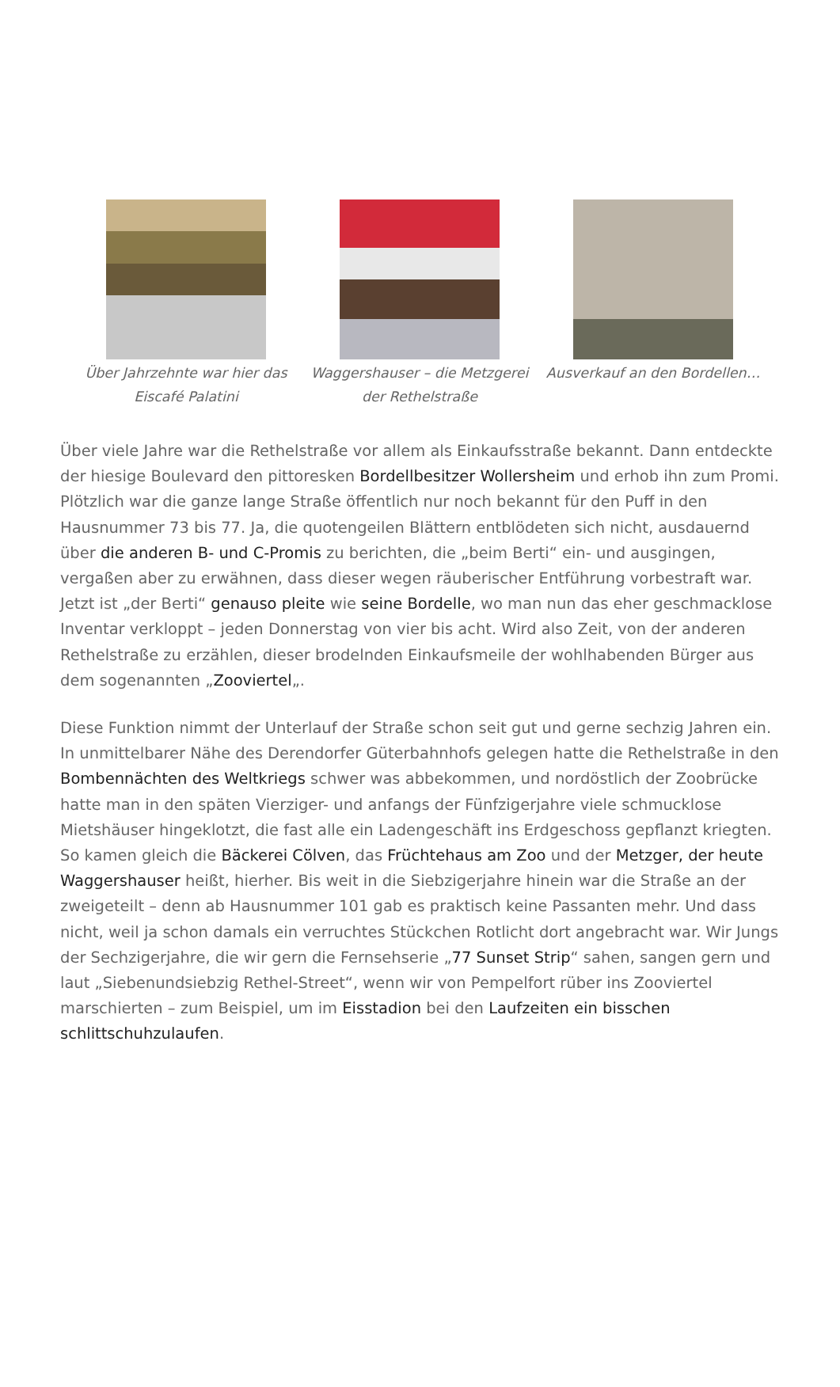Über Jahrzehnte war hier das Eiscafé Palatini
Waggershauser – die Metzgerei der Rethelstraße
Ausverkauf an den Bordellen…
Über viele Jahre war die Rethelstraße vor allem als Einkaufsstraße bekannt. Dann entdeckte der hiesige Boulevard den pittoresken Bordellbesitzer Wollersheim und erhob ihn zum Promi. Plötzlich war die ganze lange Straße öffentlich nur noch bekannt für den Puff in den Hausnummer 73 bis 77. Ja, die quotengeilen Blättern entblödeten sich nicht, ausdauernd über die anderen B- und C-Promis zu berichten, die „beim Berti“ ein- und ausgingen, vergaßen aber zu erwähnen, dass dieser wegen räuberischer Entführung vorbestraft war. Jetzt ist „der Berti“ genauso pleite wie seine Bordelle, wo man nun das eher geschmacklose Inventar verkloppt – jeden Donnerstag von vier bis acht. Wird also Zeit, von der anderen Rethelstraße zu erzählen, dieser brodelnden Einkaufsmeile der wohlhabenden Bürger aus dem sogenannten „Zooviertel„.
Diese Funktion nimmt der Unterlauf der Straße schon seit gut und gerne sechzig Jahren ein. In unmittelbarer Nähe des Derendorfer Güterbahnhofs gelegen hatte die Rethelstraße in den Bombennächten des Weltkriegs schwer was abbekommen, und nordöstlich der Zoobrücke hatte man in den späten Vierziger- und anfangs der Fünfzigerjahre viele schmucklose Mietshäuser hingeklotzt, die fast alle ein Ladengeschäft ins Erdgeschoss gepflanzt kriegten. So kamen gleich die Bäckerei Cölven, das Früchtehaus am Zoo und der Metzger, der heute Waggershauser heißt, hierher. Bis weit in die Siebzigerjahre hinein war die Straße an der zweigeteilt – denn ab Hausnummer 101 gab es praktisch keine Passanten mehr. Und dass nicht, weil ja schon damals ein verruchtes Stückchen Rotlicht dort angebracht war. Wir Jungs der Sechzigerjahre, die wir gern die Fernsehserie „77 Sunset Strip“ sahen, sangen gern und laut „Siebenundsiebzig Rethel-Street“, wenn wir von Pempelfort rüber ins Zooviertel marschierten – zum Beispiel, um im Eisstadion bei den Laufzeiten ein bisschen schlittschuhzulaufen.